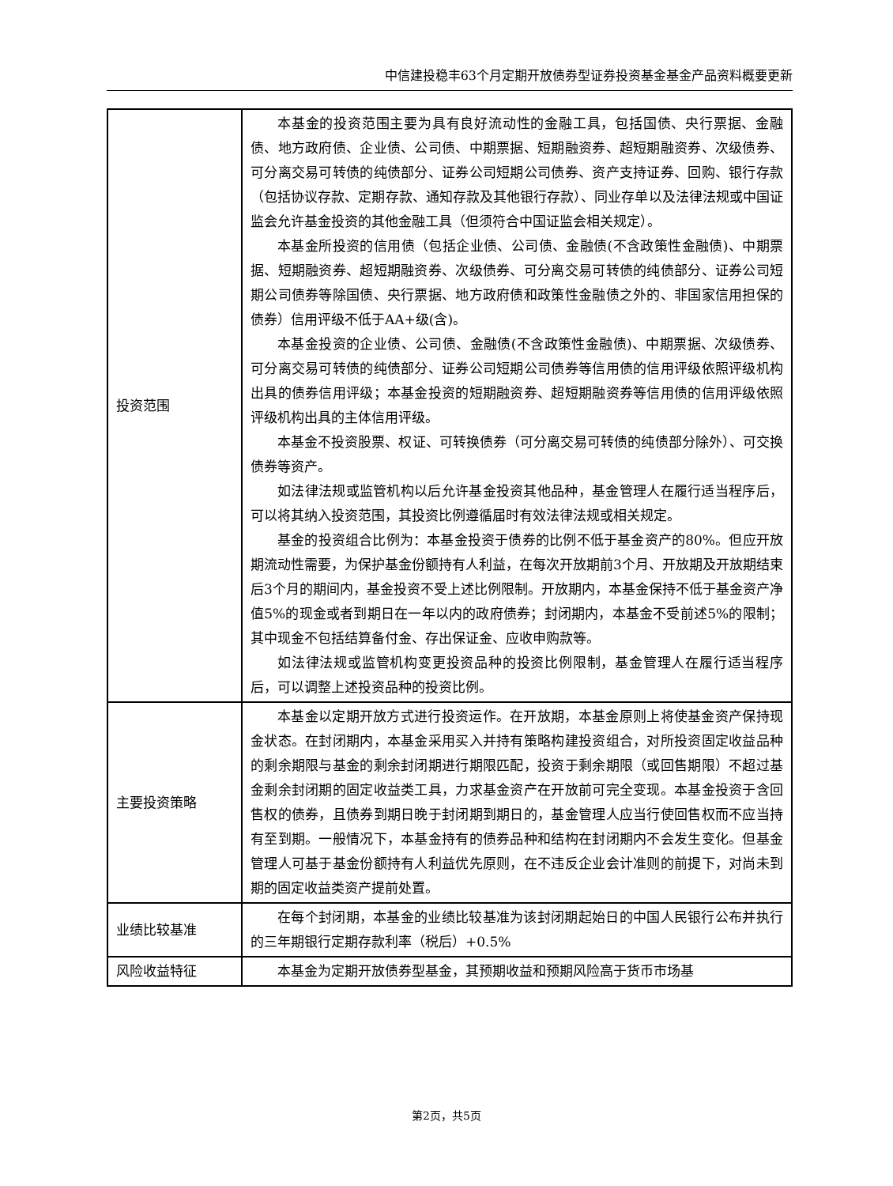中信建投稳丰63个月定期开放债券型证券投资基金基金产品资料概要更新
| 投资范围 | 本基金的投资范围主要为具有良好流动性的金融工具，包括国债、央行票据、金融债、地方政府债、企业债、公司债、中期票据、短期融资券、超短期融资券、次级债券、可分离交易可转债的纯债部分、证券公司短期公司债券、资产支持证券、回购、银行存款（包括协议存款、定期存款、通知存款及其他银行存款）、同业存单以及法律法规或中国证监会允许基金投资的其他金融工具（但须符合中国证监会相关规定）。 本基金所投资的信用债（包括企业债、公司债、金融债(不含政策性金融债)、中期票据、短期融资券、超短期融资券、次级债券、可分离交易可转债的纯债部分、证券公司短期公司债券等除国债、央行票据、地方政府债和政策性金融债之外的、非国家信用担保的债券）信用评级不低于AA+级(含)。 本基金投资的企业债、公司债、金融债(不含政策性金融债)、中期票据、次级债券、可分离交易可转债的纯债部分、证券公司短期公司债券等信用债的信用评级依照评级机构出具的债券信用评级；本基金投资的短期融资券、超短期融资券等信用债的信用评级依照评级机构出具的主体信用评级。 本基金不投资股票、权证、可转换债券（可分离交易可转债的纯债部分除外）、可交换债券等资产。 如法律法规或监管机构以后允许基金投资其他品种，基金管理人在履行适当程序后，可以将其纳入投资范围，其投资比例遵循届时有效法律法规或相关规定。 基金的投资组合比例为：本基金投资于债券的比例不低于基金资产的80%。但应开放期流动性需要，为保护基金份额持有人利益，在每次开放期前3个月、开放期及开放期结束后3个月的期间内，基金投资不受上述比例限制。开放期内，本基金保持不低于基金资产净值5%的现金或者到期日在一年以内的政府债券；封闭期内，本基金不受前述5%的限制；其中现金不包括结算备付金、存出保证金、应收申购款等。 如法律法规或监管机构变更投资品种的投资比例限制，基金管理人在履行适当程序后，可以调整上述投资品种的投资比例。 |
| 主要投资策略 | 本基金以定期开放方式进行投资运作。在开放期，本基金原则上将使基金资产保持现金状态。在封闭期内，本基金采用买入并持有策略构建投资组合，对所投资固定收益品种的剩余期限与基金的剩余封闭期进行期限匹配，投资于剩余期限（或回售期限）不超过基金剩余封闭期的固定收益类工具，力求基金资产在开放前可完全变现。本基金投资于含回售权的债券，且债券到期日晚于封闭期到期日的，基金管理人应当行使回售权而不应当持有至到期。一般情况下，本基金持有的债券品种和结构在封闭期内不会发生变化。但基金管理人可基于基金份额持有人利益优先原则，在不违反企业会计准则的前提下，对尚未到期的固定收益类资产提前处置。 |
| 业绩比较基准 | 在每个封闭期，本基金的业绩比较基准为该封闭期起始日的中国人民银行公布并执行的三年期银行定期存款利率（税后）+0.5% |
| 风险收益特征 | 本基金为定期开放债券型基金，其预期收益和预期风险高于货币市场基 |
第2页，共5页